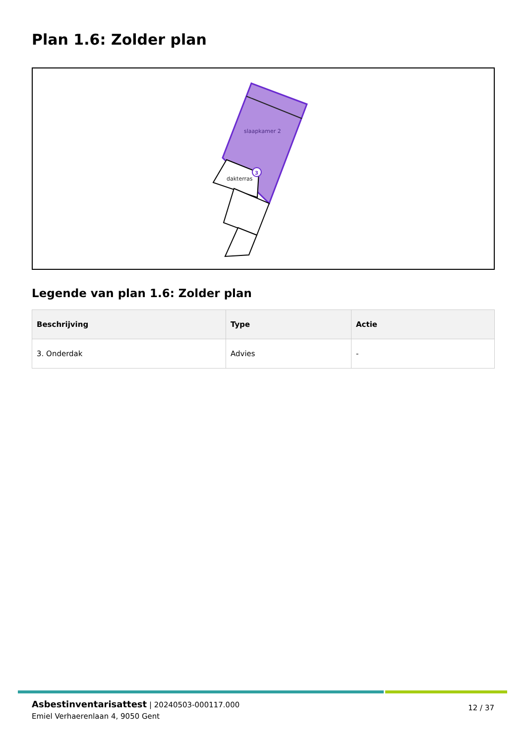Plan 1.6: Zolder plan
slaapkamer 2
dakterras
3
Legende van plan 1.6: Zolder plan
| Beschrijving | Type | Actie |
| --- | --- | --- |
| 3. Onderdak | Advies | - |
Asbestinventarisattest | 20240503-000117.000
Emiel Verhaerenlaan 4, 9050 Gent
12 / 37